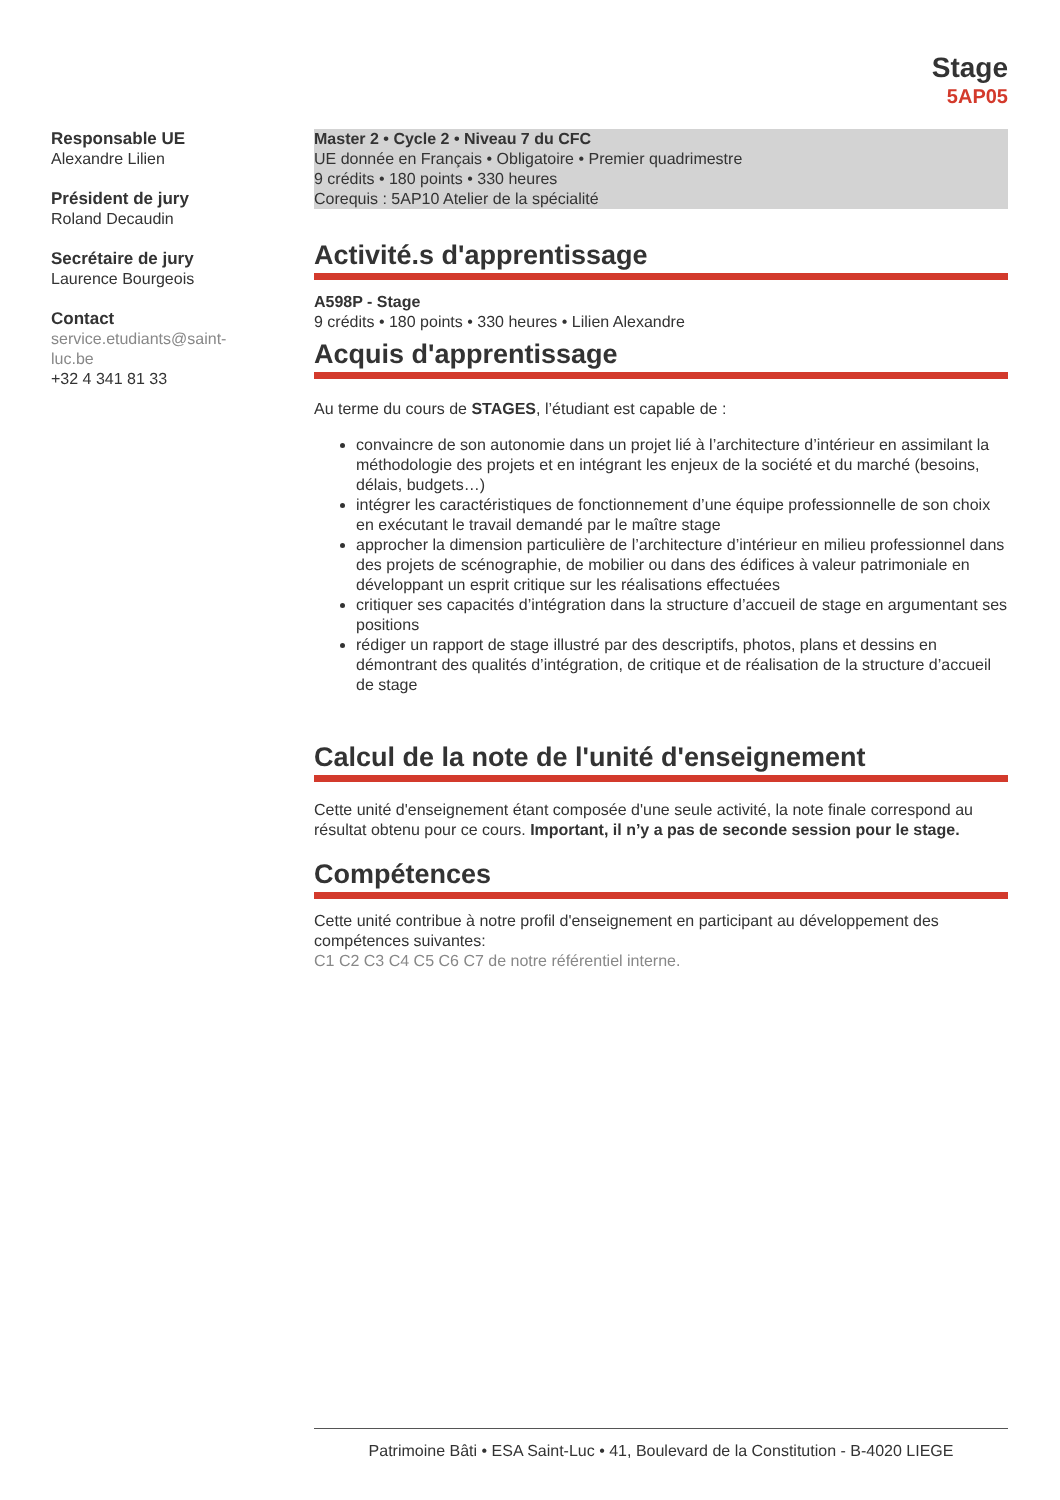Stage
5AP05
Responsable UE
Alexandre Lilien
Président de jury
Roland Decaudin
Secrétaire de jury
Laurence Bourgeois
Contact
service.etudiants@saint-luc.be
+32 4 341 81 33
Master 2 • Cycle 2 • Niveau 7 du CFC
UE donnée en Français • Obligatoire • Premier quadrimestre
9 crédits • 180 points • 330 heures
Corequis : 5AP10 Atelier de la spécialité
Activité.s d'apprentissage
A598P - Stage
9 crédits • 180 points • 330 heures • Lilien Alexandre
Acquis d'apprentissage
Au terme du cours de STAGES, l’étudiant est capable de :
convaincre de son autonomie dans un projet lié à l’architecture d’intérieur en assimilant la méthodologie des projets et en intégrant les enjeux de la société et du marché (besoins, délais, budgets…)
intégrer les caractéristiques de fonctionnement d’une équipe professionnelle de son choix en exécutant le travail demandé par le maître stage
approcher la dimension particulière de l’architecture d’intérieur en milieu professionnel dans des projets de scénographie, de mobilier ou dans des édifices à valeur patrimoniale en développant un esprit critique sur les réalisations effectuées
critiquer ses capacités d’intégration dans la structure d’accueil de stage en argumentant ses positions
rédiger un rapport de stage illustré par des descriptifs, photos, plans et dessins en démontrant des qualités d’intégration, de critique et de réalisation de la structure d’accueil de stage
Calcul de la note de l'unité d'enseignement
Cette unité d'enseignement étant composée d'une seule activité, la note finale correspond au résultat obtenu pour ce cours. Important, il n’y a pas de seconde session pour le stage.
Compétences
Cette unité contribue à notre profil d'enseignement en participant au développement des compétences suivantes:
C1 C2 C3 C4 C5 C6 C7 de notre référentiel interne.
Patrimoine Bâti • ESA Saint-Luc • 41, Boulevard de la Constitution - B-4020 LIEGE